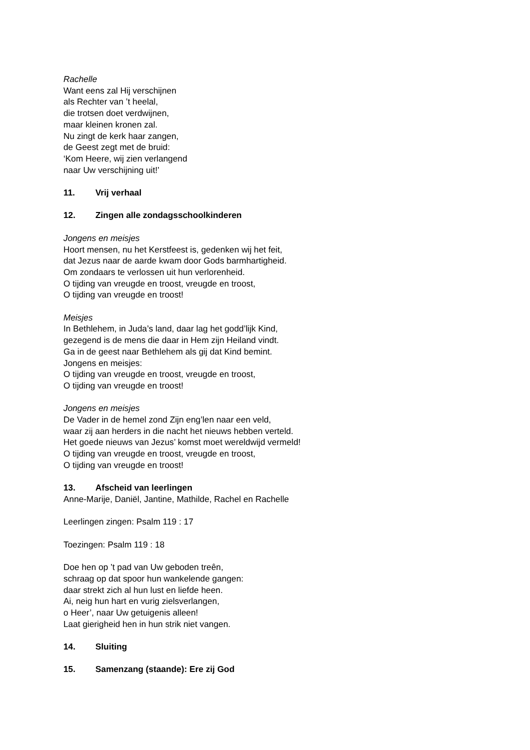Rachelle
Want eens zal Hij verschijnen
als Rechter van ’t heelal,
die trotsen doet verdwijnen,
maar kleinen kronen zal.
Nu zingt de kerk haar zangen,
de Geest zegt met de bruid:
‘Kom Heere, wij zien verlangend
naar Uw verschijning uit!’
11. Vrij verhaal
12. Zingen alle zondagsschoolkinderen
Jongens en meisjes
Hoort mensen, nu het Kerstfeest is, gedenken wij het feit,
dat Jezus naar de aarde kwam door Gods barmhartigheid.
Om zondaars te verlossen uit hun verlorenheid.
O tijding van vreugde en troost, vreugde en troost,
O tijding van vreugde en troost!
Meisjes
In Bethlehem, in Juda’s land, daar lag het godd’lijk Kind,
gezegend is de mens die daar in Hem zijn Heiland vindt.
Ga in de geest naar Bethlehem als gij dat Kind bemint.
Jongens en meisjes:
O tijding van vreugde en troost, vreugde en troost,
O tijding van vreugde en troost!
Jongens en meisjes
De Vader in de hemel zond Zijn eng’len naar een veld,
waar zij aan herders in die nacht het nieuws hebben verteld.
Het goede nieuws van Jezus’ komst moet wereldwijd vermeld!
O tijding van vreugde en troost, vreugde en troost,
O tijding van vreugde en troost!
13. Afscheid van leerlingen
Anne-Marije, Daniël, Jantine, Mathilde, Rachel en Rachelle
Leerlingen zingen: Psalm 119 : 17
Toezingen: Psalm 119 : 18
Doe hen op ’t pad van Uw geboden treên,
schraag op dat spoor hun wankelende gangen:
daar strekt zich al hun lust en liefde heen.
Ai, neig hun hart en vurig zielsverlangen,
o Heer’, naar Uw getuigenis alleen!
Laat gierigheid hen in hun strik niet vangen.
14. Sluiting
15. Samenzang (staande): Ere zij God